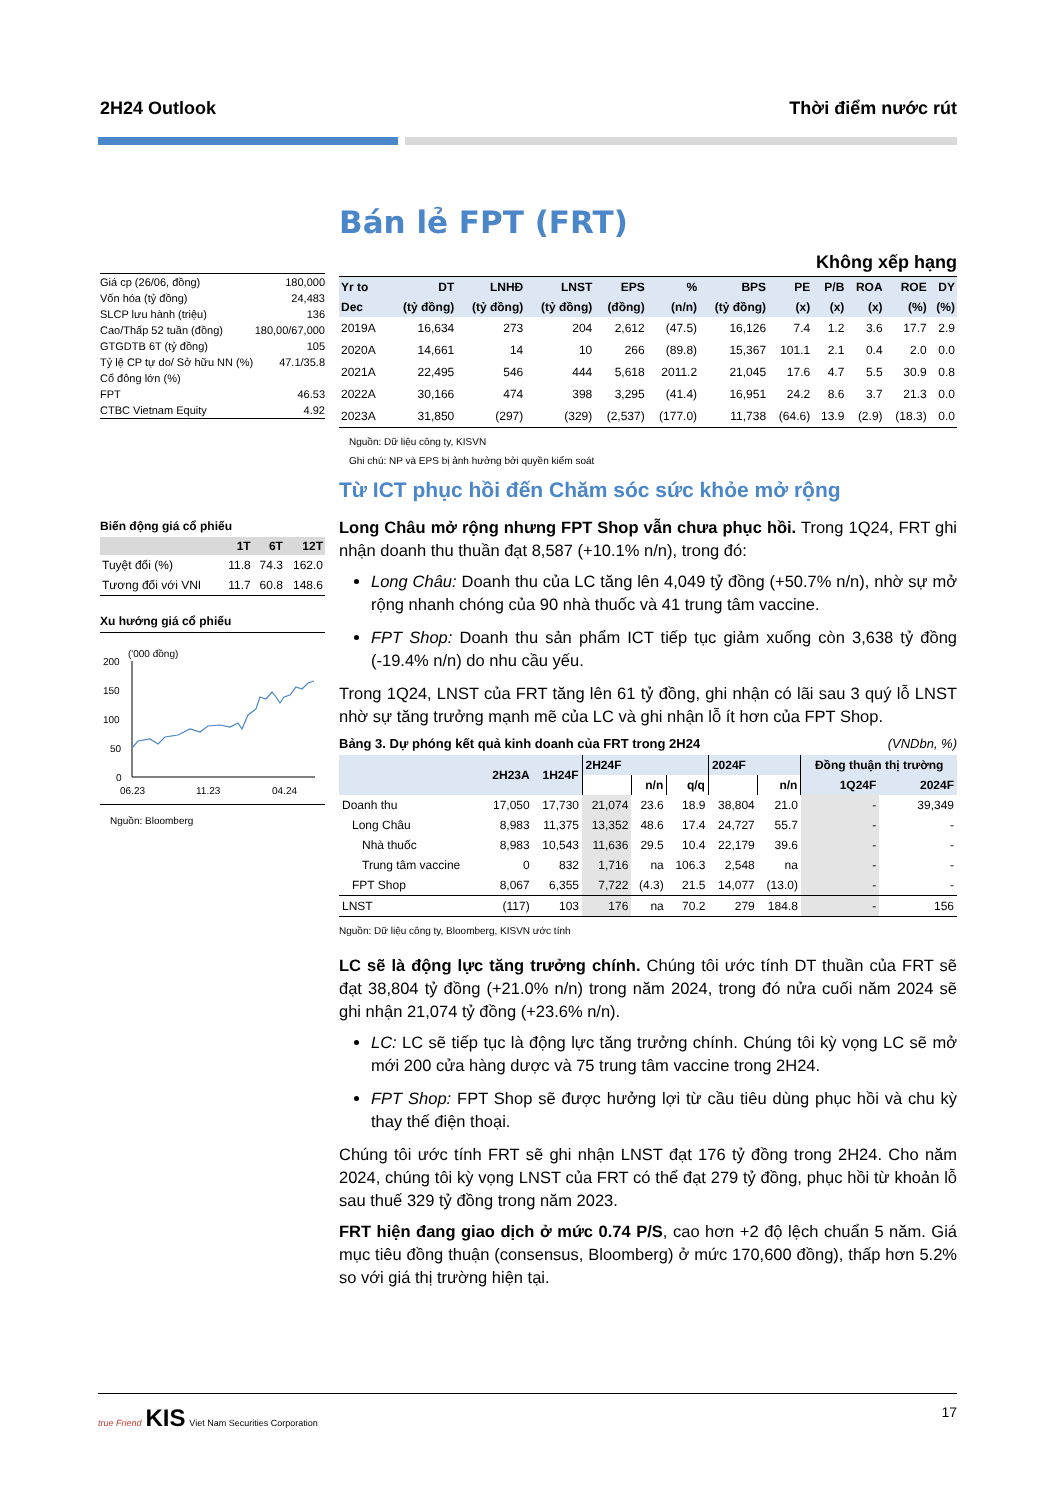2H24 Outlook Thời điểm nước rút
| Giá cp (26/06, đồng) | 180,000 |
| Vốn hóa (tỷ đồng) | 24,483 |
| SLCP lưu hành (triệu) | 136 |
| Cao/Thấp 52 tuần (đồng) | 180,00/67,000 |
| GTGDTB 6T (tỷ đồng) | 105 |
| Tỷ lệ CP tự do/ Sở hữu NN (%) | 47.1/35.8 |
| Cổ đông lớn (%) | |
| FPT | 46.53 |
| CTBC Vietnam Equity | 4.92 |
Biến động giá cổ phiếu
| | 1T | 6T | 12T |
| --- | --- | --- | --- |
| Tuyệt đối (%) | 11.8 | 74.3 | 162.0 |
| Tương đối với VNI | 11.7 | 60.8 | 148.6 |
Xu hướng giá cổ phiếu
('000 đồng)
200
150
100
50
0
06.23
11.23
04.24
Nguồn: Bloomberg
Bán lẻ FPT (FRT)
Không xếp hạng
| Yr to | DT | LNHĐ | LNST | EPS | % | BPS | PE | P/B | ROA | ROE | DY |
| --- | --- | --- | --- | --- | --- | --- | --- | --- | --- | --- | --- |
| Dec | (tỷ đồng) | (tỷ đồng) | (tỷ đồng) | (đồng) | (n/n) | (tỷ đồng) | (x) | (x) | (x) | (%) | (%) |
| 2019A | 16,634 | 273 | 204 | 2,612 | (47.5) | 16,126 | 7.4 | 1.2 | 3.6 | 17.7 | 2.9 |
| 2020A | 14,661 | 14 | 10 | 266 | (89.8) | 15,367 | 101.1 | 2.1 | 0.4 | 2.0 | 0.0 |
| 2021A | 22,495 | 546 | 444 | 5,618 | 2011.2 | 21,045 | 17.6 | 4.7 | 5.5 | 30.9 | 0.8 |
| 2022A | 30,166 | 474 | 398 | 3,295 | (41.4) | 16,951 | 24.2 | 8.6 | 3.7 | 21.3 | 0.0 |
| 2023A | 31,850 | (297) | (329) | (2,537) | (177.0) | 11,738 | (64.6) | 13.9 | (2.9) | (18.3) | 0.0 |
Nguồn: Dữ liệu công ty, KISVN
Ghi chú: NP và EPS bị ảnh hưởng bởi quyền kiểm soát
Từ ICT phục hồi đến Chăm sóc sức khỏe mở rộng
Long Châu mở rộng nhưng FPT Shop vẫn chưa phục hồi. Trong 1Q24, FRT ghi nhận doanh thu thuần đạt 8,587 (+10.1% n/n), trong đó:
Long Châu: Doanh thu của LC tăng lên 4,049 tỷ đồng (+50.7% n/n), nhờ sự mở rộng nhanh chóng của 90 nhà thuốc và 41 trung tâm vaccine.
FPT Shop: Doanh thu sản phẩm ICT tiếp tục giảm xuống còn 3,638 tỷ đồng (-19.4% n/n) do nhu cầu yếu.
Trong 1Q24, LNST của FRT tăng lên 61 tỷ đồng, ghi nhận có lãi sau 3 quý lỗ LNST nhờ sự tăng trưởng mạnh mẽ của LC và ghi nhận lỗ ít hơn của FPT Shop.
Bảng 3. Dự phóng kết quả kinh doanh của FRT trong 2H24 (VNDbn, %)
| | 2H23A | 1H24F | 2H24F | | | 2024F | | Đồng thuận thị trường | |
| --- | --- | --- | --- | --- | --- | --- | --- | --- | --- |
| | | | | n/n | q/q | | n/n | 1Q24F | 2024F |
| Doanh thu | 17,050 | 17,730 | 21,074 | 23.6 | 18.9 | 38,804 | 21.0 | - | 39,349 |
| Long Châu | 8,983 | 11,375 | 13,352 | 48.6 | 17.4 | 24,727 | 55.7 | - | - |
| Nhà thuốc | 8,983 | 10,543 | 11,636 | 29.5 | 10.4 | 22,179 | 39.6 | - | - |
| Trung tâm vaccine | 0 | 832 | 1,716 | na | 106.3 | 2,548 | na | - | - |
| FPT Shop | 8,067 | 6,355 | 7,722 | (4.3) | 21.5 | 14,077 | (13.0) | - | - |
| LNST | (117) | 103 | 176 | na | 70.2 | 279 | 184.8 | - | 156 |
Nguồn: Dữ liệu công ty, Bloomberg, KISVN ước tính
LC sẽ là động lực tăng trưởng chính. Chúng tôi ước tính DT thuần của FRT sẽ đạt 38,804 tỷ đồng (+21.0% n/n) trong năm 2024, trong đó nửa cuối năm 2024 sẽ ghi nhận 21,074 tỷ đồng (+23.6% n/n).
LC: LC sẽ tiếp tục là động lực tăng trưởng chính. Chúng tôi kỳ vọng LC sẽ mở mới 200 cửa hàng dược và 75 trung tâm vaccine trong 2H24.
FPT Shop: FPT Shop sẽ được hưởng lợi từ cầu tiêu dùng phục hồi và chu kỳ thay thế điện thoại.
Chúng tôi ước tính FRT sẽ ghi nhận LNST đạt 176 tỷ đồng trong 2H24. Cho năm 2024, chúng tôi kỳ vọng LNST của FRT có thể đạt 279 tỷ đồng, phục hồi từ khoản lỗ sau thuế 329 tỷ đồng trong năm 2023.
FRT hiện đang giao dịch ở mức 0.74 P/S, cao hơn +2 độ lệch chuẩn 5 năm. Giá mục tiêu đồng thuận (consensus, Bloomberg) ở mức 170,600 đồng), thấp hơn 5.2% so với giá thị trường hiện tại.
true Friend KIS Viet Nam Securities Corporation 17